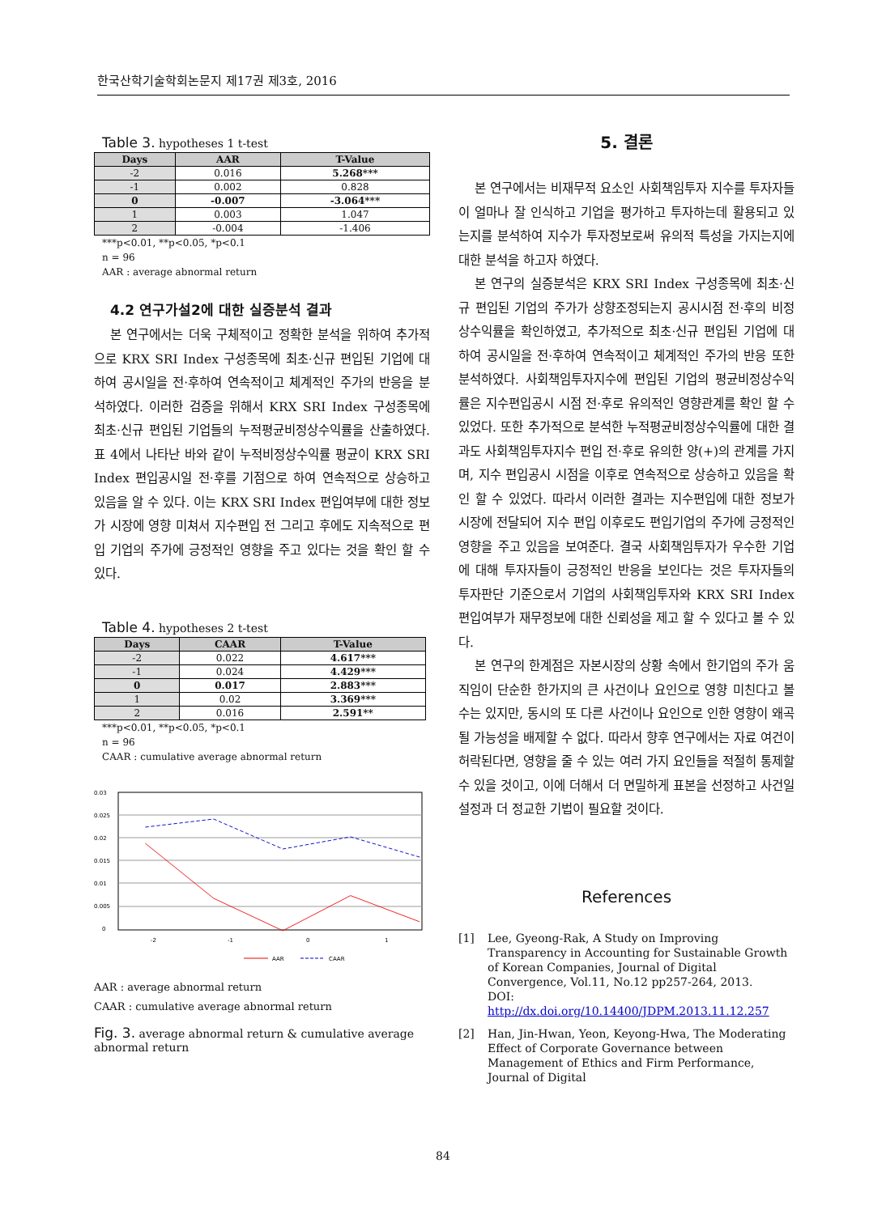한국산학기술학회논문지 제17권 제3호, 2016
Table 3. hypotheses 1 t-test
| Days | AAR | T-Value |
| --- | --- | --- |
| -2 | 0.016 | 5.268*** |
| -1 | 0.002 | 0.828 |
| 0 | -0.007 | -3.064*** |
| 1 | 0.003 | 1.047 |
| 2 | -0.004 | -1.406 |
***p<0.01, **p<0.05, *p<0.1
n = 96
AAR : average abnormal return
4.2 연구가설2에 대한 실증분석 결과
본 연구에서는 더욱 구체적이고 정확한 분석을 위하여 추가적으로 KRX SRI Index 구성종목에 최초·신규 편입된 기업에 대하여 공시일을 전·후하여 연속적이고 체계적인 주가의 반응을 분석하였다. 이러한 검증을 위해서 KRX SRI Index 구성종목에 최초·신규 편입된 기업들의 누적평균비정상수익률을 산출하였다. 표 4에서 나타난 바와 같이 누적비정상수익률 평균이 KRX SRI Index 편입공시일 전·후를 기점으로 하여 연속적으로 상승하고 있음을 알 수 있다. 이는 KRX SRI Index 편입여부에 대한 정보가 시장에 영향 미쳐서 지수편입 전 그리고 후에도 지속적으로 편입 기업의 주가에 긍정적인 영향을 주고 있다는 것을 확인 할 수 있다.
Table 4. hypotheses 2 t-test
| Days | CAAR | T-Value |
| --- | --- | --- |
| -2 | 0.022 | 4.617*** |
| -1 | 0.024 | 4.429*** |
| 0 | 0.017 | 2.883*** |
| 1 | 0.02 | 3.369*** |
| 2 | 0.016 | 2.591** |
***p<0.01, **p<0.05, *p<0.1
n = 96
CAAR : cumulative average abnormal return
0.03
0.025
0.02
0.015
0.01
0.005
0
-2
-1
0
1
AAR
CAAR
AAR : average abnormal return
CAAR : cumulative average abnormal return
Fig. 3. average abnormal return & cumulative average abnormal return
5. 결론
본 연구에서는 비재무적 요소인 사회책임투자 지수를 투자자들이 얼마나 잘 인식하고 기업을 평가하고 투자하는데 활용되고 있는지를 분석하여 지수가 투자정보로써 유의적 특성을 가지는지에 대한 분석을 하고자 하였다.
본 연구의 실증분석은 KRX SRI Index 구성종목에 최초·신규 편입된 기업의 주가가 상향조정되는지 공시시점 전·후의 비정상수익률을 확인하였고, 추가적으로 최초·신규 편입된 기업에 대하여 공시일을 전·후하여 연속적이고 체계적인 주가의 반응 또한 분석하였다. 사회책임투자지수에 편입된 기업의 평균비정상수익률은 지수편입공시 시점 전·후로 유의적인 영향관계를 확인 할 수 있었다. 또한 추가적으로 분석한 누적평균비정상수익률에 대한 결과도 사회책임투자지수 편입 전·후로 유의한 양(+)의 관계를 가지며, 지수 편입공시 시점을 이후로 연속적으로 상승하고 있음을 확인 할 수 있었다. 따라서 이러한 결과는 지수편입에 대한 정보가 시장에 전달되어 지수 편입 이후로도 편입기업의 주가에 긍정적인 영향을 주고 있음을 보여준다. 결국 사회책임투자가 우수한 기업에 대해 투자자들이 긍정적인 반응을 보인다는 것은 투자자들의 투자판단 기준으로서 기업의 사회책임투자와 KRX SRI Index 편입여부가 재무정보에 대한 신뢰성을 제고 할 수 있다고 볼 수 있다.
본 연구의 한계점은 자본시장의 상황 속에서 한기업의 주가 움직임이 단순한 한가지의 큰 사건이나 요인으로 영향 미친다고 볼 수는 있지만, 동시의 또 다른 사건이나 요인으로 인한 영향이 왜곡될 가능성을 배제할 수 없다. 따라서 향후 연구에서는 자료 여건이 허락된다면, 영향을 줄 수 있는 여러 가지 요인들을 적절히 통제할 수 있을 것이고, 이에 더해서 더 면밀하게 표본을 선정하고 사건일 설정과 더 정교한 기법이 필요할 것이다.
References
[1] Lee, Gyeong-Rak, A Study on Improving Transparency in Accounting for Sustainable Growth of Korean Companies, Journal of Digital Convergence, Vol.11, No.12 pp257-264, 2013.
DOI: http://dx.doi.org/10.14400/JDPM.2013.11.12.257
[2] Han, Jin-Hwan, Yeon, Keyong-Hwa, The Moderating Effect of Corporate Governance between Management of Ethics and Firm Performance, Journal of Digital
84